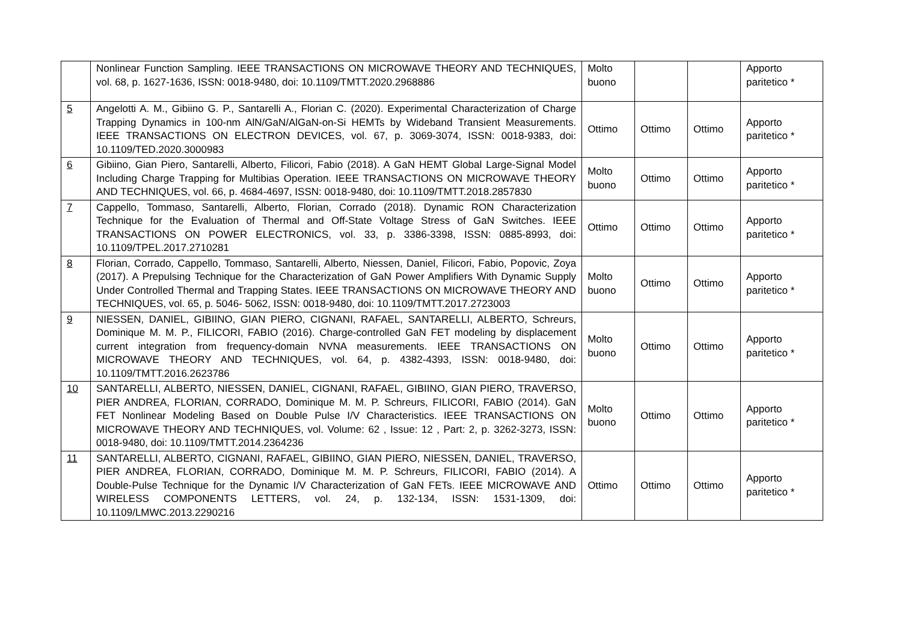| | Nonlinear Function Sampling. IEEE TRANSACTIONS ON MICROWAVE THEORY AND TECHNIQUES, vol. 68, p. 1627-1636, ISSN: 0018-9480, doi: 10.1109/TMTT.2020.2968886 | Molto buono | | | Apporto paritetico * |
| 5 | Angelotti A. M., Gibiino G. P., Santarelli A., Florian C. (2020). Experimental Characterization of Charge Trapping Dynamics in 100-nm AlN/GaN/AlGaN-on-Si HEMTs by Wideband Transient Measurements. IEEE TRANSACTIONS ON ELECTRON DEVICES, vol. 67, p. 3069-3074, ISSN: 0018-9383, doi: 10.1109/TED.2020.3000983 | Ottimo | Ottimo | Ottimo | Apporto paritetico * |
| 6 | Gibiino, Gian Piero, Santarelli, Alberto, Filicori, Fabio (2018). A GaN HEMT Global Large-Signal Model Including Charge Trapping for Multibias Operation. IEEE TRANSACTIONS ON MICROWAVE THEORY AND TECHNIQUES, vol. 66, p. 4684-4697, ISSN: 0018-9480, doi: 10.1109/TMTT.2018.2857830 | Molto buono | Ottimo | Ottimo | Apporto paritetico * |
| 7 | Cappello, Tommaso, Santarelli, Alberto, Florian, Corrado (2018). Dynamic RON Characterization Technique for the Evaluation of Thermal and Off-State Voltage Stress of GaN Switches. IEEE TRANSACTIONS ON POWER ELECTRONICS, vol. 33, p. 3386-3398, ISSN: 0885-8993, doi: 10.1109/TPEL.2017.2710281 | Ottimo | Ottimo | Ottimo | Apporto paritetico * |
| 8 | Florian, Corrado, Cappello, Tommaso, Santarelli, Alberto, Niessen, Daniel, Filicori, Fabio, Popovic, Zoya (2017). A Prepulsing Technique for the Characterization of GaN Power Amplifiers With Dynamic Supply Under Controlled Thermal and Trapping States. IEEE TRANSACTIONS ON MICROWAVE THEORY AND TECHNIQUES, vol. 65, p. 5046- 5062, ISSN: 0018-9480, doi: 10.1109/TMTT.2017.2723003 | Molto buono | Ottimo | Ottimo | Apporto paritetico * |
| 9 | NIESSEN, DANIEL, GIBIINO, GIAN PIERO, CIGNANI, RAFAEL, SANTARELLI, ALBERTO, Schreurs, Dominique M. M. P., FILICORI, FABIO (2016). Charge-controlled GaN FET modeling by displacement current integration from frequency-domain NVNA measurements. IEEE TRANSACTIONS ON MICROWAVE THEORY AND TECHNIQUES, vol. 64, p. 4382-4393, ISSN: 0018-9480, doi: 10.1109/TMTT.2016.2623786 | Molto buono | Ottimo | Ottimo | Apporto paritetico * |
| 10 | SANTARELLI, ALBERTO, NIESSEN, DANIEL, CIGNANI, RAFAEL, GIBIINO, GIAN PIERO, TRAVERSO, PIER ANDREA, FLORIAN, CORRADO, Dominique M. M. P. Schreurs, FILICORI, FABIO (2014). GaN FET Nonlinear Modeling Based on Double Pulse I/V Characteristics. IEEE TRANSACTIONS ON MICROWAVE THEORY AND TECHNIQUES, vol. Volume: 62 , Issue: 12 , Part: 2, p. 3262-3273, ISSN: 0018-9480, doi: 10.1109/TMTT.2014.2364236 | Molto buono | Ottimo | Ottimo | Apporto paritetico * |
| 11 | SANTARELLI, ALBERTO, CIGNANI, RAFAEL, GIBIINO, GIAN PIERO, NIESSEN, DANIEL, TRAVERSO, PIER ANDREA, FLORIAN, CORRADO, Dominique M. M. P. Schreurs, FILICORI, FABIO (2014). A Double-Pulse Technique for the Dynamic I/V Characterization of GaN FETs. IEEE MICROWAVE AND WIRELESS COMPONENTS LETTERS, vol. 24, p. 132-134, ISSN: 1531-1309, doi: 10.1109/LMWC.2013.2290216 | Ottimo | Ottimo | Ottimo | Apporto paritetico * |